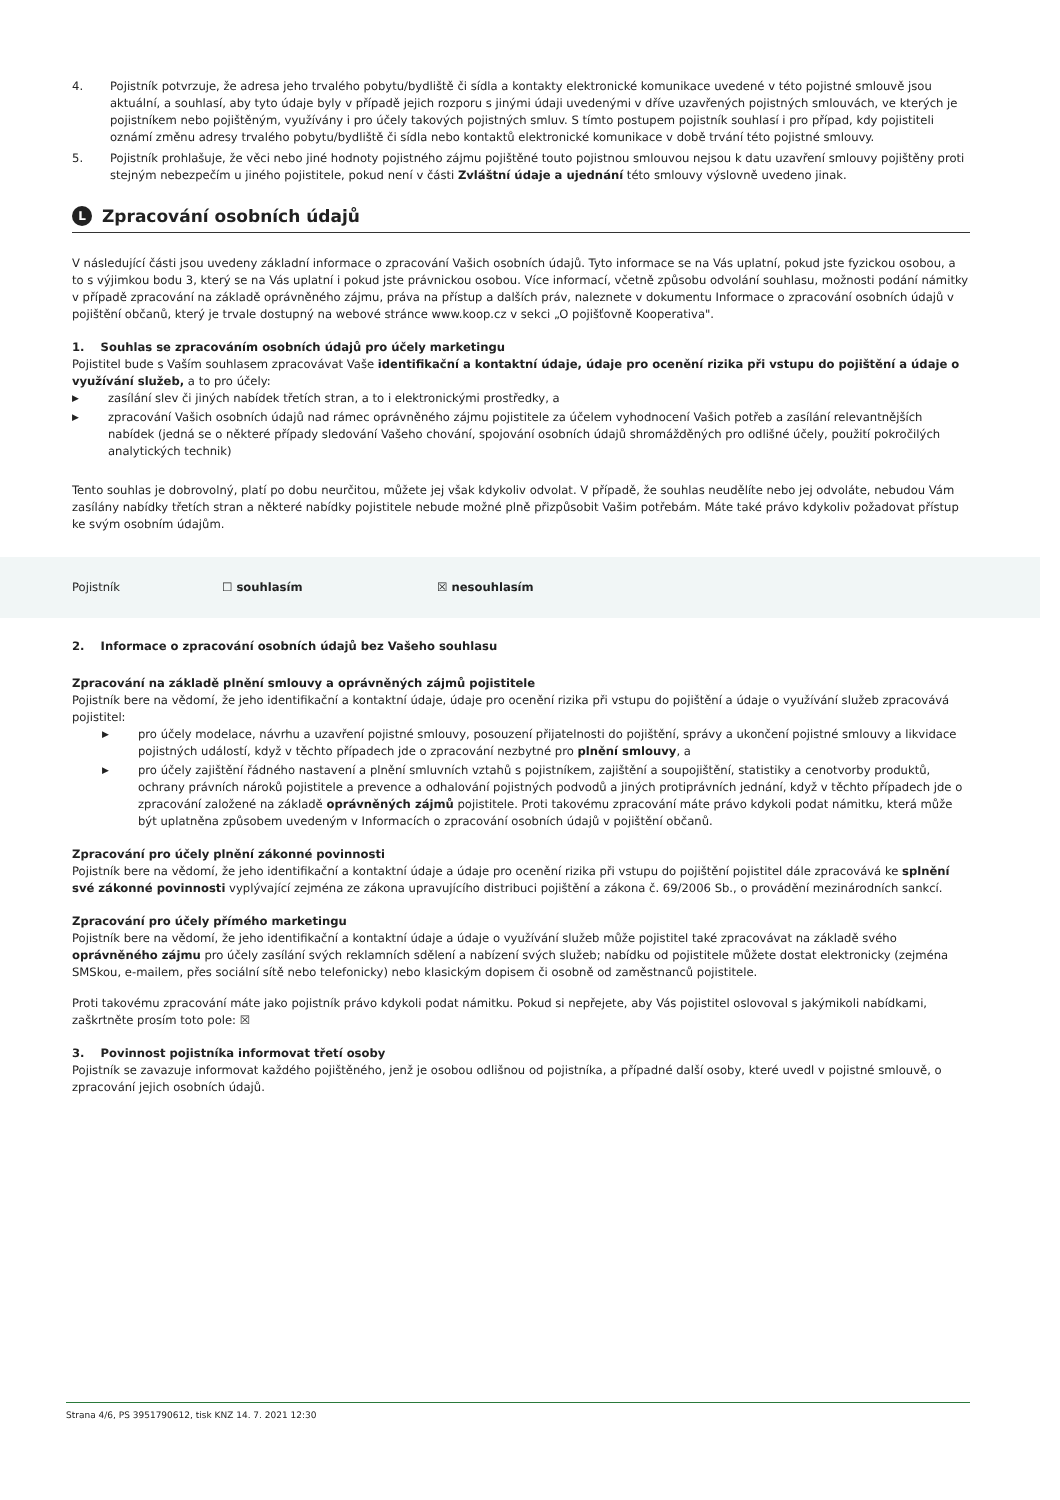4. Pojistník potvrzuje, že adresa jeho trvalého pobytu/bydliště či sídla a kontakty elektronické komunikace uvedené v této pojistné smlouvě jsou aktuální, a souhlasí, aby tyto údaje byly v případě jejich rozporu s jinými údaji uvedenými v dříve uzavřených pojistných smlouvách, ve kterých je pojistníkem nebo pojištěným, využívány i pro účely takových pojistných smluv. S tímto postupem pojistník souhlasí i pro případ, kdy pojistiteli oznámí změnu adresy trvalého pobytu/bydliště či sídla nebo kontaktů elektronické komunikace v době trvání této pojistné smlouvy.
5. Pojistník prohlašuje, že věci nebo jiné hodnoty pojistného zájmu pojištěné touto pojistnou smlouvou nejsou k datu uzavření smlouvy pojištěny proti stejným nebezpečím u jiného pojistitele, pokud není v části Zvláštní údaje a ujednání této smlouvy výslovně uvedeno jinak.
L Zpracování osobních údajů
V následující části jsou uvedeny základní informace o zpracování Vašich osobních údajů. Tyto informace se na Vás uplatní, pokud jste fyzickou osobou, a to s výjimkou bodu 3, který se na Vás uplatní i pokud jste právnickou osobou. Více informací, včetně způsobu odvolání souhlasu, možnosti podání námitky v případě zpracování na základě oprávněného zájmu, práva na přístup a dalších práv, naleznete v dokumentu Informace o zpracování osobních údajů v pojištění občanů, který je trvale dostupný na webové stránce www.koop.cz v sekci „O pojišťovně Kooperativa".
1. Souhlas se zpracováním osobních údajů pro účely marketingu
Pojistitel bude s Vaším souhlasem zpracovávat Vaše identifikační a kontaktní údaje, údaje pro ocenění rizika při vstupu do pojištění a údaje o využívání služeb, a to pro účely:
▶ zasílání slev či jiných nabídek třetích stran, a to i elektronickými prostředky, a
▶ zpracování Vašich osobních údajů nad rámec oprávněného zájmu pojistitele za účelem vyhodnocení Vašich potřeb a zasílání relevantnějších nabídek (jedná se o některé případy sledování Vašeho chování, spojování osobních údajů shromážděných pro odlišné účely, použití pokročilých analytických technik)
Tento souhlas je dobrovolný, platí po dobu neurčitou, můžete jej však kdykoliv odvolat. V případě, že souhlas neudělíte nebo jej odvoláte, nebudou Vám zasílány nabídky třetích stran a některé nabídky pojistitele nebude možné plně přizpůsobit Vašim potřebám. Máte také právo kdykoliv požadovat přístup ke svým osobním údajům.
Pojistník ☐ souhlasím ☒ nesouhlasím
2. Informace o zpracování osobních údajů bez Vašeho souhlasu
Zpracování na základě plnění smlouvy a oprávněných zájmů pojistitele
Pojistník bere na vědomí, že jeho identifikační a kontaktní údaje, údaje pro ocenění rizika při vstupu do pojištění a údaje o využívání služeb zpracovává pojistitel:
▶ pro účely modelace, návrhu a uzavření pojistné smlouvy, posouzení přijatelnosti do pojištění, správy a ukončení pojistné smlouvy a likvidace pojistných událostí, když v těchto případech jde o zpracování nezbytné pro plnění smlouvy, a
▶ pro účely zajištění řádného nastavení a plnění smluvních vztahů s pojistníkem, zajištění a soupojištění, statistiky a cenotvorby produktů, ochrany právních nároků pojistitele a prevence a odhalování pojistných podvodů a jiných protiprávních jednání, když v těchto případech jde o zpracování založené na základě oprávněných zájmů pojistitele. Proti takovému zpracování máte právo kdykoli podat námitku, která může být uplatněna způsobem uvedeným v Informacích o zpracování osobních údajů v pojištění občanů.
Zpracování pro účely plnění zákonné povinnosti
Pojistník bere na vědomí, že jeho identifikační a kontaktní údaje a údaje pro ocenění rizika při vstupu do pojištění pojistitel dále zpracovává ke splnění své zákonné povinnosti vyplývající zejména ze zákona upravujícího distribuci pojištění a zákona č. 69/2006 Sb., o provádění mezinárodních sankcí.
Zpracování pro účely přímého marketingu
Pojistník bere na vědomí, že jeho identifikační a kontaktní údaje a údaje o využívání služeb může pojistitel také zpracovávat na základě svého oprávněného zájmu pro účely zasílání svých reklamních sdělení a nabízení svých služeb; nabídku od pojistitele můžete dostat elektronicky (zejména SMSkou, e-mailem, přes sociální sítě nebo telefonicky) nebo klasickým dopisem či osobně od zaměstnanců pojistitele.
Proti takovému zpracování máte jako pojistník právo kdykoli podat námitku. Pokud si nepřejete, aby Vás pojistitel oslovoval s jakýmikoli nabídkami, zaškrtněte prosím toto pole: ☒
3. Povinnost pojistníka informovat třetí osoby
Pojistník se zavazuje informovat každého pojištěného, jenž je osobou odlišnou od pojistníka, a případné další osoby, které uvedl v pojistné smlouvě, o zpracování jejich osobních údajů.
Strana 4/6, PS 3951790612, tisk KNZ 14. 7. 2021 12:30